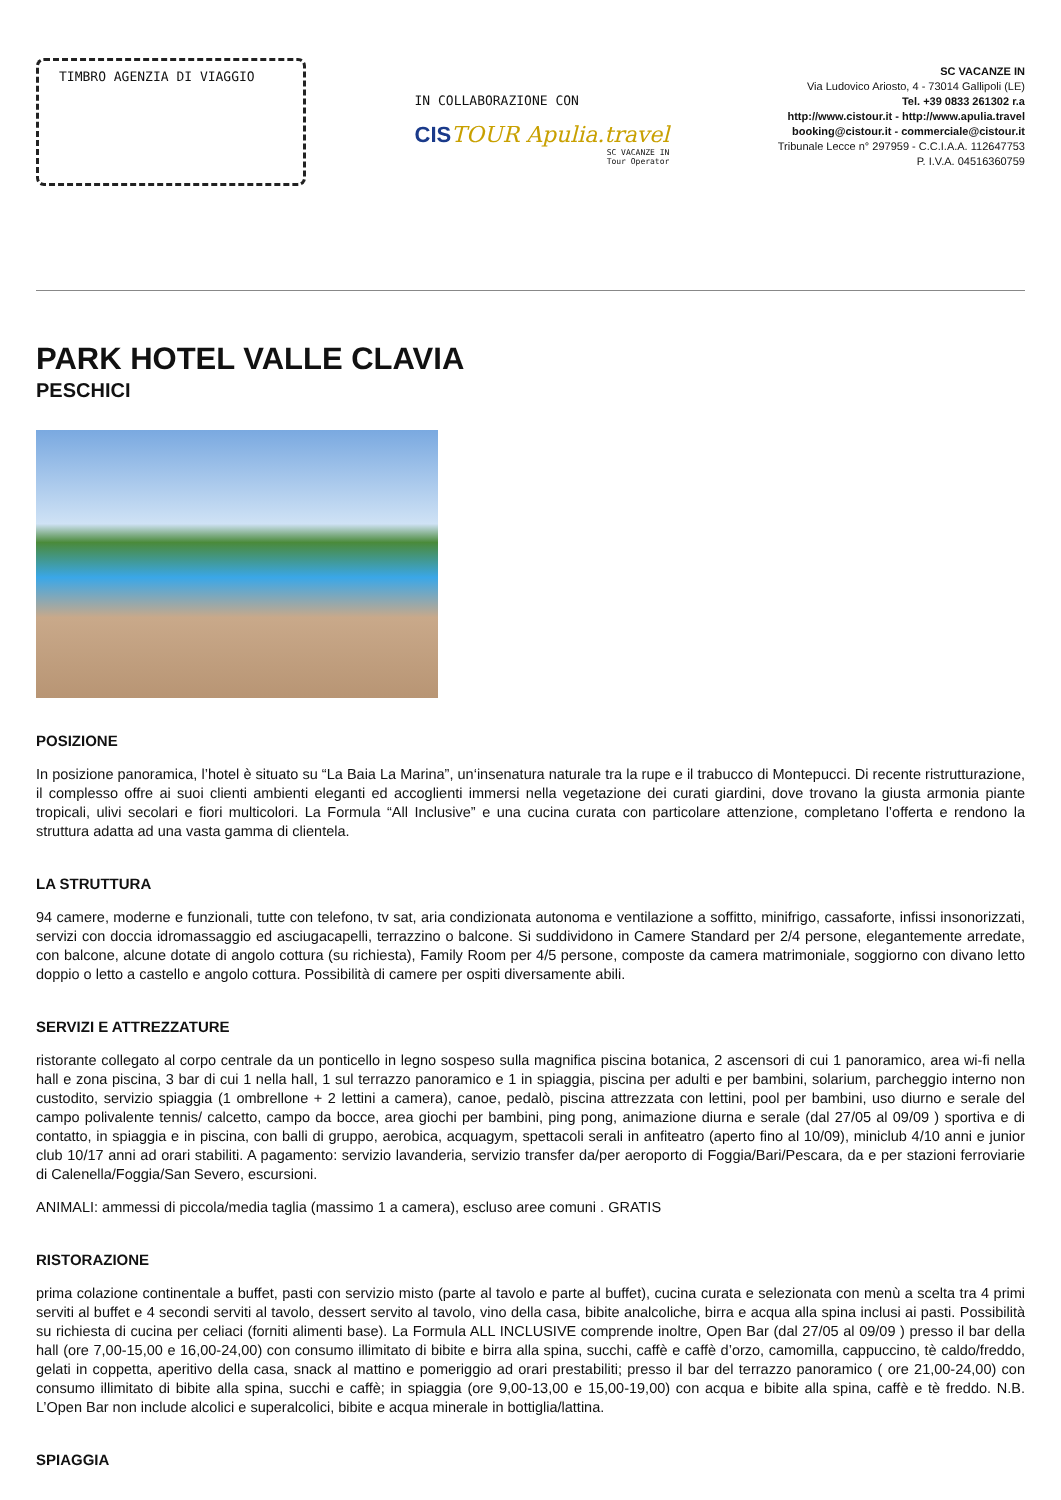TIMBRO AGENZIA DI VIAGGIO
IN COLLABORAZIONE CON
CISTOUR Apulia.travel
SC VACANZE IN
Tour Operator
SC VACANZE IN
Via Ludovico Ariosto, 4 - 73014 Gallipoli (LE)
Tel. +39 0833 261302 r.a
http://www.cistour.it - http://www.apulia.travel
booking@cistour.it - commerciale@cistour.it
Tribunale Lecce n° 297959 - C.C.I.A.A. 112647753
P. I.V.A. 04516360759
PARK HOTEL VALLE CLAVIA
PESCHICI
POSIZIONE
In posizione panoramica, l’hotel è situato su “La Baia La Marina”, un‘insenatura naturale tra la rupe e il trabucco di Montepucci. Di recente ristrutturazione, il complesso offre ai suoi clienti ambienti eleganti ed accoglienti immersi nella vegetazione dei curati giardini, dove trovano la giusta armonia piante tropicali, ulivi secolari e fiori multicolori. La Formula “All Inclusive” e una cucina curata con particolare attenzione, completano l’offerta e rendono la struttura adatta ad una vasta gamma di clientela.
LA STRUTTURA
94 camere, moderne e funzionali, tutte con telefono, tv sat, aria condizionata autonoma e ventilazione a soffitto, minifrigo, cassaforte, infissi insonorizzati, servizi con doccia idromassaggio ed asciugacapelli, terrazzino o balcone. Si suddividono in Camere Standard per 2/4 persone, elegantemente arredate, con balcone, alcune dotate di angolo cottura (su richiesta), Family Room per 4/5 persone, composte da camera matrimoniale, soggiorno con divano letto doppio o letto a castello e angolo cottura. Possibilità di camere per ospiti diversamente abili.
SERVIZI E ATTREZZATURE
ristorante collegato al corpo centrale da un ponticello in legno sospeso sulla magnifica piscina botanica, 2 ascensori di cui 1 panoramico, area wi-fi nella hall e zona piscina, 3 bar di cui 1 nella hall, 1 sul terrazzo panoramico e 1 in spiaggia, piscina per adulti e per bambini, solarium, parcheggio interno non custodito, servizio spiaggia (1 ombrellone + 2 lettini a camera), canoe, pedalò, piscina attrezzata con lettini, pool per bambini, uso diurno e serale del campo polivalente tennis/ calcetto, campo da bocce, area giochi per bambini, ping pong, animazione diurna e serale (dal 27/05 al 09/09 ) sportiva e di contatto, in spiaggia e in piscina, con balli di gruppo, aerobica, acquagym, spettacoli serali in anfiteatro (aperto fino al 10/09), miniclub 4/10 anni e junior club 10/17 anni ad orari stabiliti. A pagamento: servizio lavanderia, servizio transfer da/per aeroporto di Foggia/Bari/Pescara, da e per stazioni ferroviarie di Calenella/Foggia/San Severo, escursioni.
ANIMALI: ammessi di piccola/media taglia (massimo 1 a camera), escluso aree comuni . GRATIS
RISTORAZIONE
prima colazione continentale a buffet, pasti con servizio misto (parte al tavolo e parte al buffet), cucina curata e selezionata con menù a scelta tra 4 primi serviti al buffet e 4 secondi serviti al tavolo, dessert servito al tavolo, vino della casa, bibite analcoliche, birra e acqua alla spina inclusi ai pasti. Possibilità su richiesta di cucina per celiaci (forniti alimenti base). La Formula ALL INCLUSIVE comprende inoltre, Open Bar (dal 27/05 al 09/09 ) presso il bar della hall (ore 7,00-15,00 e 16,00-24,00) con consumo illimitato di bibite e birra alla spina, succhi, caffè e caffè d’orzo, camomilla, cappuccino, tè caldo/freddo, gelati in coppetta, aperitivo della casa, snack al mattino e pomeriggio ad orari prestabiliti; presso il bar del terrazzo panoramico ( ore 21,00-24,00) con consumo illimitato di bibite alla spina, succhi e caffè; in spiaggia (ore 9,00-13,00 e 15,00-19,00) con acqua e bibite alla spina, caffè e tè freddo. N.B. L’Open Bar non include alcolici e superalcolici, bibite e acqua minerale in bottiglia/lattina.
SPIAGGIA